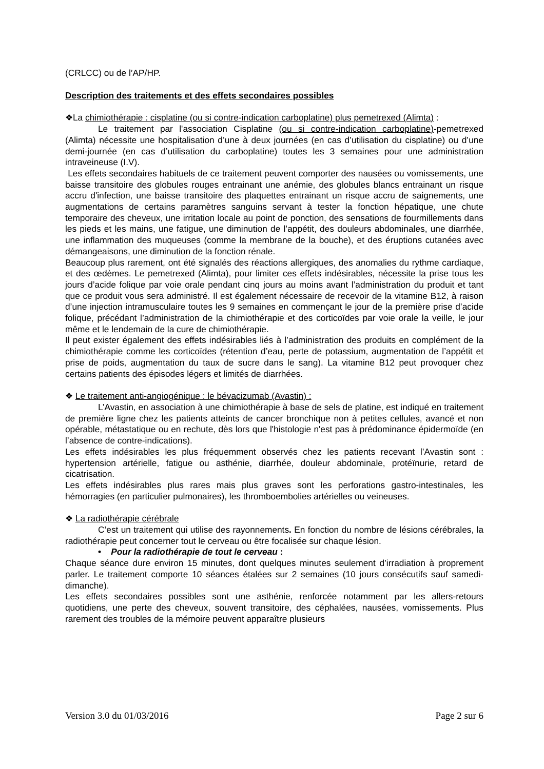(CRLCC) ou de l’AP/HP.
Description des traitements et des effets secondaires possibles
❖La chimiothérapie : cisplatine (ou si contre-indication carboplatine) plus pemetrexed (Alimta) :
Le traitement par l'association Cisplatine (ou si contre-indication carboplatine)-pemetrexed (Alimta) nécessite une hospitalisation d’une à deux journées (en cas d’utilisation du cisplatine) ou d’une demi-journée (en cas d’utilisation du carboplatine) toutes les 3 semaines pour une administration intraveineuse (I.V).
Les effets secondaires habituels de ce traitement peuvent comporter des nausées ou vomissements, une baisse transitoire des globules rouges entrainant une anémie, des globules blancs entrainant un risque accru d'infection, une baisse transitoire des plaquettes entrainant un risque accru de saignements, une augmentations de certains paramètres sanguins servant à tester la fonction hépatique, une chute temporaire des cheveux, une irritation locale au point de ponction, des sensations de fourmillements dans les pieds et les mains, une fatigue, une diminution de l’appétit, des douleurs abdominales, une diarrhée, une inflammation des muqueuses (comme la membrane de la bouche), et des éruptions cutanées avec démangeaisons, une diminution de la fonction rénale.
Beaucoup plus rarement, ont été signalés des réactions allergiques, des anomalies du rythme cardiaque, et des œdèmes. Le pemetrexed (Alimta), pour limiter ces effets indésirables, nécessite la prise tous les jours d’acide folique par voie orale pendant cinq jours au moins avant l’administration du produit et tant que ce produit vous sera administré. Il est également nécessaire de recevoir de la vitamine B12, à raison d’une injection intramusculaire toutes les 9 semaines en commençant le jour de la première prise d’acide folique, précédant l’administration de la chimiothérapie et des corticoïdes par voie orale la veille, le jour même et le lendemain de la cure de chimiothérapie.
Il peut exister également des effets indésirables liés à l’administration des produits en complément de la chimiothérapie comme les corticoïdes (rétention d’eau, perte de potassium, augmentation de l’appétit et prise de poids, augmentation du taux de sucre dans le sang). La vitamine B12 peut provoquer chez certains patients des épisodes légers et limités de diarrhées.
❖ Le traitement anti-angiogénique : le bévacizumab (Avastin) :
L’Avastin, en association à une chimiothérapie à base de sels de platine, est indiqué en traitement de première ligne chez les patients atteints de cancer bronchique non à petites cellules, avancé et non opérable, métastatique ou en rechute, dès lors que l'histologie n'est pas à prédominance épidermoïde (en l’absence de contre-indications).
Les effets indésirables les plus fréquemment observés chez les patients recevant l’Avastin sont : hypertension artérielle, fatigue ou asthénie, diarrhée, douleur abdominale, protéïnurie, retard de cicatrisation.
Les effets indésirables plus rares mais plus graves sont les perforations gastro-intestinales, les hémorragies (en particulier pulmonaires), les thromboembolies artérielles ou veineuses.
❖ La radiothérapie cérébrale
C’est un traitement qui utilise des rayonnements. En fonction du nombre de lésions cérébrales, la radiothérapie peut concerner tout le cerveau ou être focalisée sur chaque lésion.
• Pour la radiothérapie de tout le cerveau :
Chaque séance dure environ 15 minutes, dont quelques minutes seulement d’irradiation à proprement parler. Le traitement comporte 10 séances étalées sur 2 semaines (10 jours consécutifs sauf samedi-dimanche).
Les effets secondaires possibles sont une asthénie, renforcée notamment par les allers-retours quotidiens, une perte des cheveux, souvent transitoire, des céphalées, nausées, vomissements. Plus rarement des troubles de la mémoire peuvent apparaître plusieurs
Version 3.0 du 01/03/2016 Page 2 sur 6